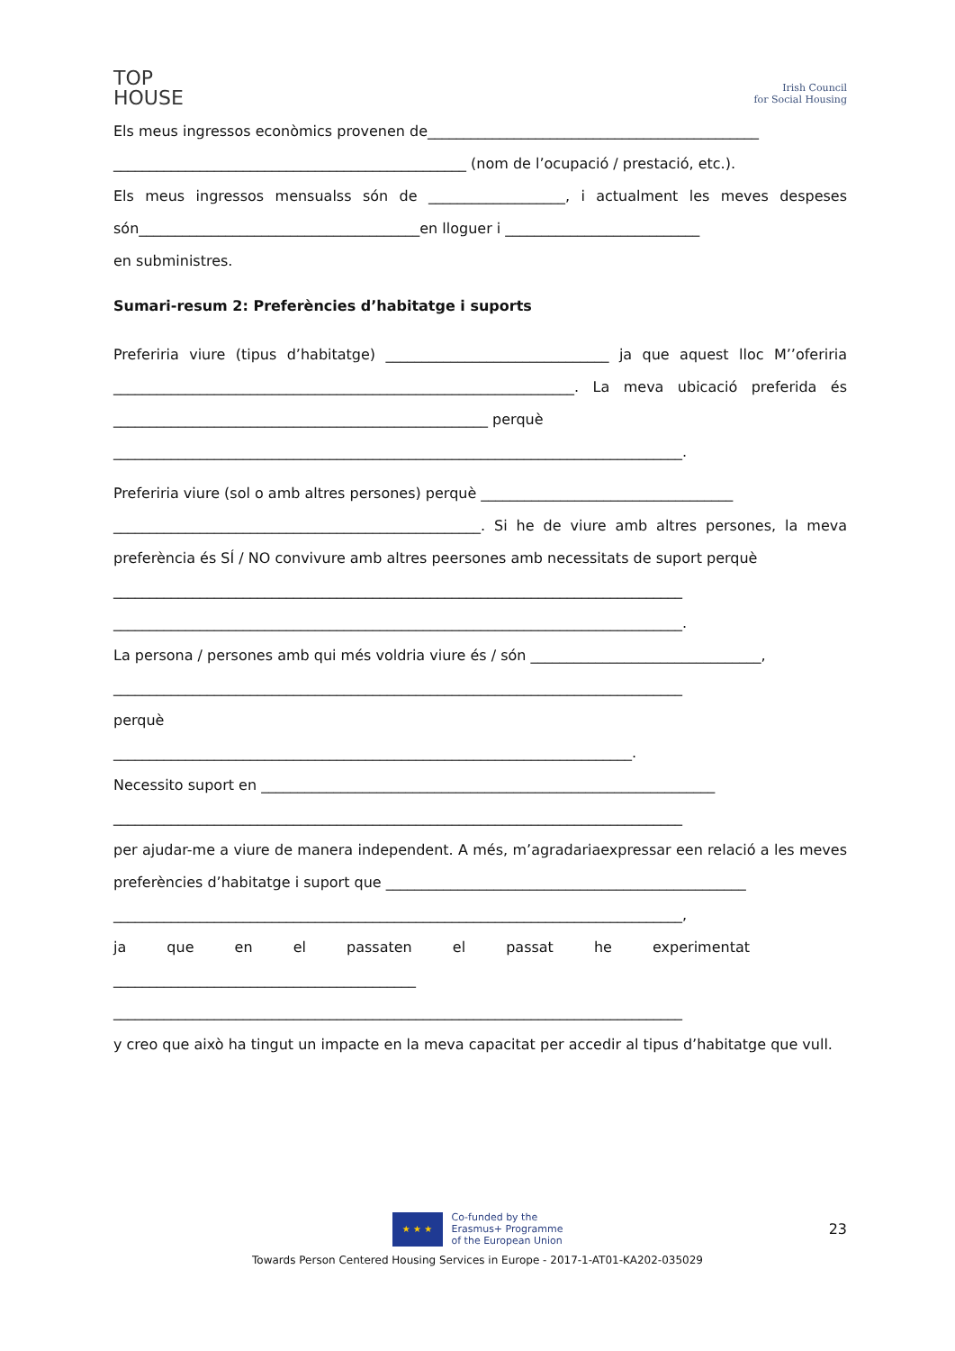TOP
HOUSE
Irish Council
for Social Housing
Els meus ingressos econòmics provenen de______________________________________________
_________________________________________________ (nom de l’ocupació / prestació, etc.).
Els meus ingressos mensualss són de ___________________, i actualment les meves despeses són_______________________________________en lloguer i ___________________________
en subministres.
Sumari-resum 2: Preferències d’habitatge i suports
Preferiria viure (tipus d’habitatge) _______________________________ ja que aquest lloc M’’oferiria ________________________________________________________________. La meva ubicació preferida és ____________________________________________________ perquè
_______________________________________________________________________________.
Preferiria viure (sol o amb altres persones) perquè ___________________________________
___________________________________________________. Si he de viure amb altres persones, la meva preferència és SÍ / NO convivure amb altres peersones amb necessitats de suport perquè
_______________________________________________________________________________
_______________________________________________________________________________.
La persona / persones amb qui més voldria viure és / són ________________________________,
_______________________________________________________________________________
perquè
________________________________________________________________________.
Necessito suport en _______________________________________________________________
_______________________________________________________________________________
per ajudar-me a viure de manera independent. A més, m’agradariaexpressar een relació a les meves preferències d’habitatge i suport que __________________________________________________
_______________________________________________________________________________,
ja que en el passaten el passat he experimentat
__________________________________________
_______________________________________________________________________________
y creo que això ha tingut un impacte en la meva capacitat per accedir al tipus d’habitatge que vull.
23
★ ★ ★
Co-funded by the
Erasmus+ Programme
of the European Union
Towards Person Centered Housing Services in Europe - 2017-1-AT01-KA202-035029